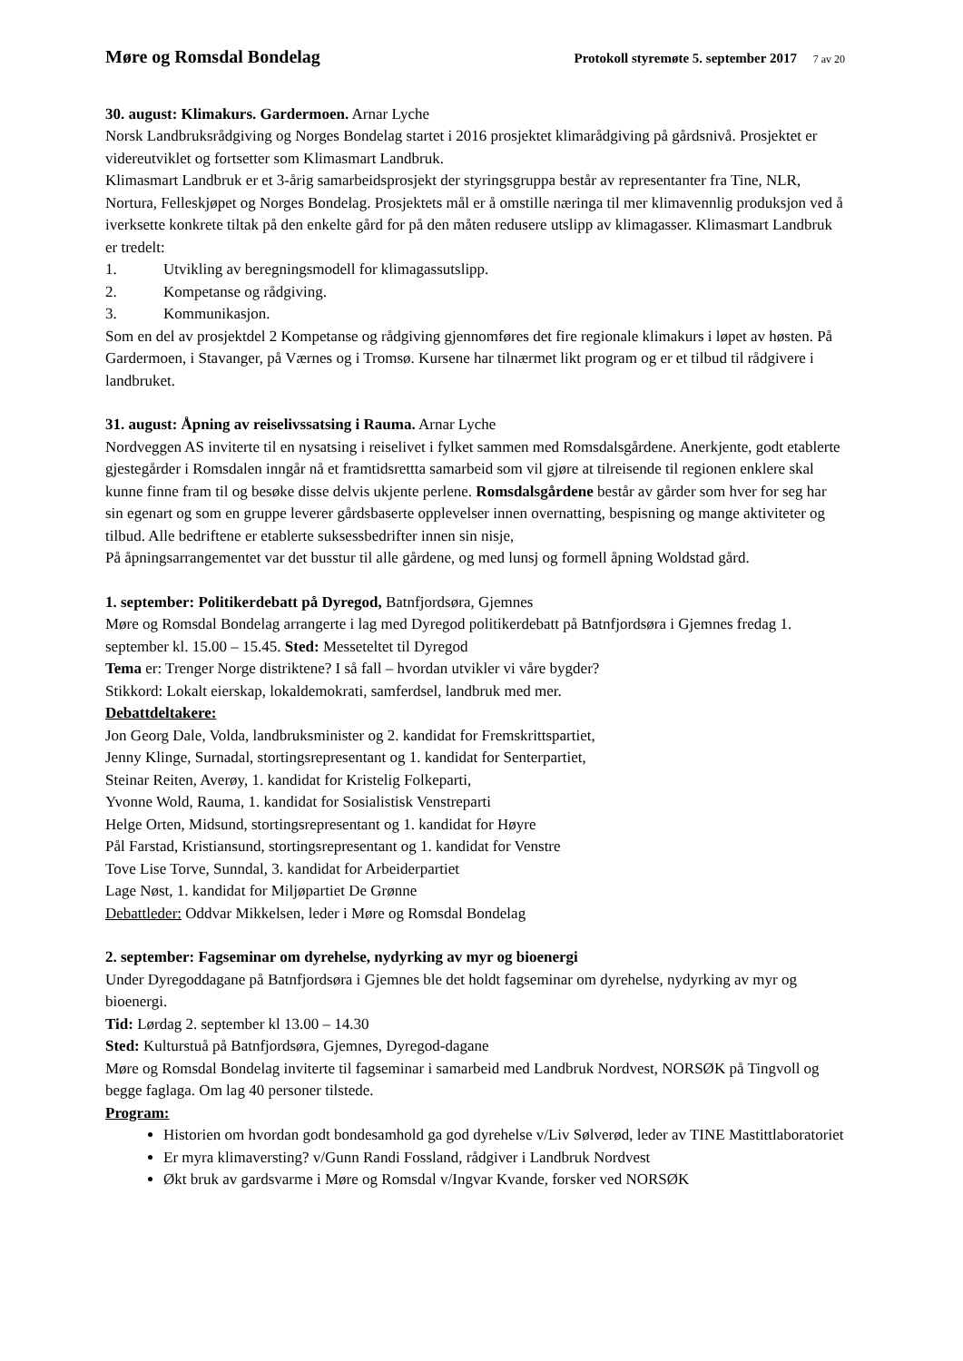Møre og Romsdal Bondelag
Protokoll styremøte 5. september 2017 7 av 20
30. august: Klimakurs. Gardermoen. Arnar Lyche
Norsk Landbruksrådgiving og Norges Bondelag startet i 2016 prosjektet klimarådgiving på gårdsnivå. Prosjektet er videreutviklet og fortsetter som Klimasmart Landbruk.
Klimasmart Landbruk er et 3-årig samarbeidsprosjekt der styringsgruppa består av representanter fra Tine, NLR, Nortura, Felleskjøpet og Norges Bondelag. Prosjektets mål er å omstille næringa til mer klimavennlig produksjon ved å iverksette konkrete tiltak på den enkelte gård for på den måten redusere utslipp av klimagasser. Klimasmart Landbruk er tredelt:
1. Utvikling av beregningsmodell for klimagassutslipp.
2. Kompetanse og rådgiving.
3. Kommunikasjon.
Som en del av prosjektdel 2 Kompetanse og rådgiving gjennomføres det fire regionale klimakurs i løpet av høsten. På Gardermoen, i Stavanger, på Værnes og i Tromsø. Kursene har tilnærmet likt program og er et tilbud til rådgivere i landbruket.
31. august: Åpning av reiselivssatsing i Rauma. Arnar Lyche
Nordveggen AS inviterte til en nysatsing i reiselivet i fylket sammen med Romsdalsgårdene. Anerkjente, godt etablerte gjestegårder i Romsdalen inngår nå et framtidsrettta samarbeid som vil gjøre at tilreisende til regionen enklere skal kunne finne fram til og besøke disse delvis ukjente perlene. Romsdalsgårdene består av gårder som hver for seg har sin egenart og som en gruppe leverer gårdsbaserte opplevelser innen overnatting, bespisning og mange aktiviteter og tilbud. Alle bedriftene er etablerte suksessbedrifter innen sin nisje,
På åpningsarrangementet var det busstur til alle gårdene, og med lunsj og formell åpning Woldstad gård.
1. september: Politikerdebatt på Dyregod, Batnfjordsøra, Gjemnes
Møre og Romsdal Bondelag arrangerte i lag med Dyregod politikerdebatt på Batnfjordsøra i Gjemnes fredag 1. september kl. 15.00 – 15.45. Sted: Messeteltet til Dyregod
Tema er: Trenger Norge distriktene? I så fall – hvordan utvikler vi våre bygder?
Stikkord: Lokalt eierskap, lokaldemokrati, samferdsel, landbruk med mer.
Debattdeltakere:
Jon Georg Dale, Volda, landbruksminister og 2. kandidat for Fremskrittspartiet,
Jenny Klinge, Surnadal, stortingsrepresentant og 1. kandidat for Senterpartiet,
Steinar Reiten, Averøy, 1. kandidat for Kristelig Folkeparti,
Yvonne Wold, Rauma, 1. kandidat for Sosialistisk Venstreparti
Helge Orten, Midsund, stortingsrepresentant og 1. kandidat for Høyre
Pål Farstad, Kristiansund, stortingsrepresentant og 1. kandidat for Venstre
Tove Lise Torve, Sunndal, 3. kandidat for Arbeiderpartiet
Lage Nøst, 1. kandidat for Miljøpartiet De Grønne
Debattleder: Oddvar Mikkelsen, leder i Møre og Romsdal Bondelag
2. september: Fagseminar om dyrehelse, nydyrking av myr og bioenergi
Under Dyregoddagane på Batnfjordsøra i Gjemnes ble det holdt fagseminar om dyrehelse, nydyrking av myr og bioenergi.
Tid: Lørdag 2. september kl 13.00 – 14.30
Sted: Kulturstuå på Batnfjordsøra, Gjemnes, Dyregod-dagane
Møre og Romsdal Bondelag inviterte til fagseminar i samarbeid med Landbruk Nordvest, NORSØK på Tingvoll og begge faglaga. Om lag 40 personer tilstede.
Program:
Historien om hvordan godt bondesamhold ga god dyrehelse v/Liv Sølverød, leder av TINE Mastittlaboratoriet
Er myra klimaversting? v/Gunn Randi Fossland, rådgiver i Landbruk Nordvest
Økt bruk av gardsvarme i Møre og Romsdal v/Ingvar Kvande, forsker ved NORSØK